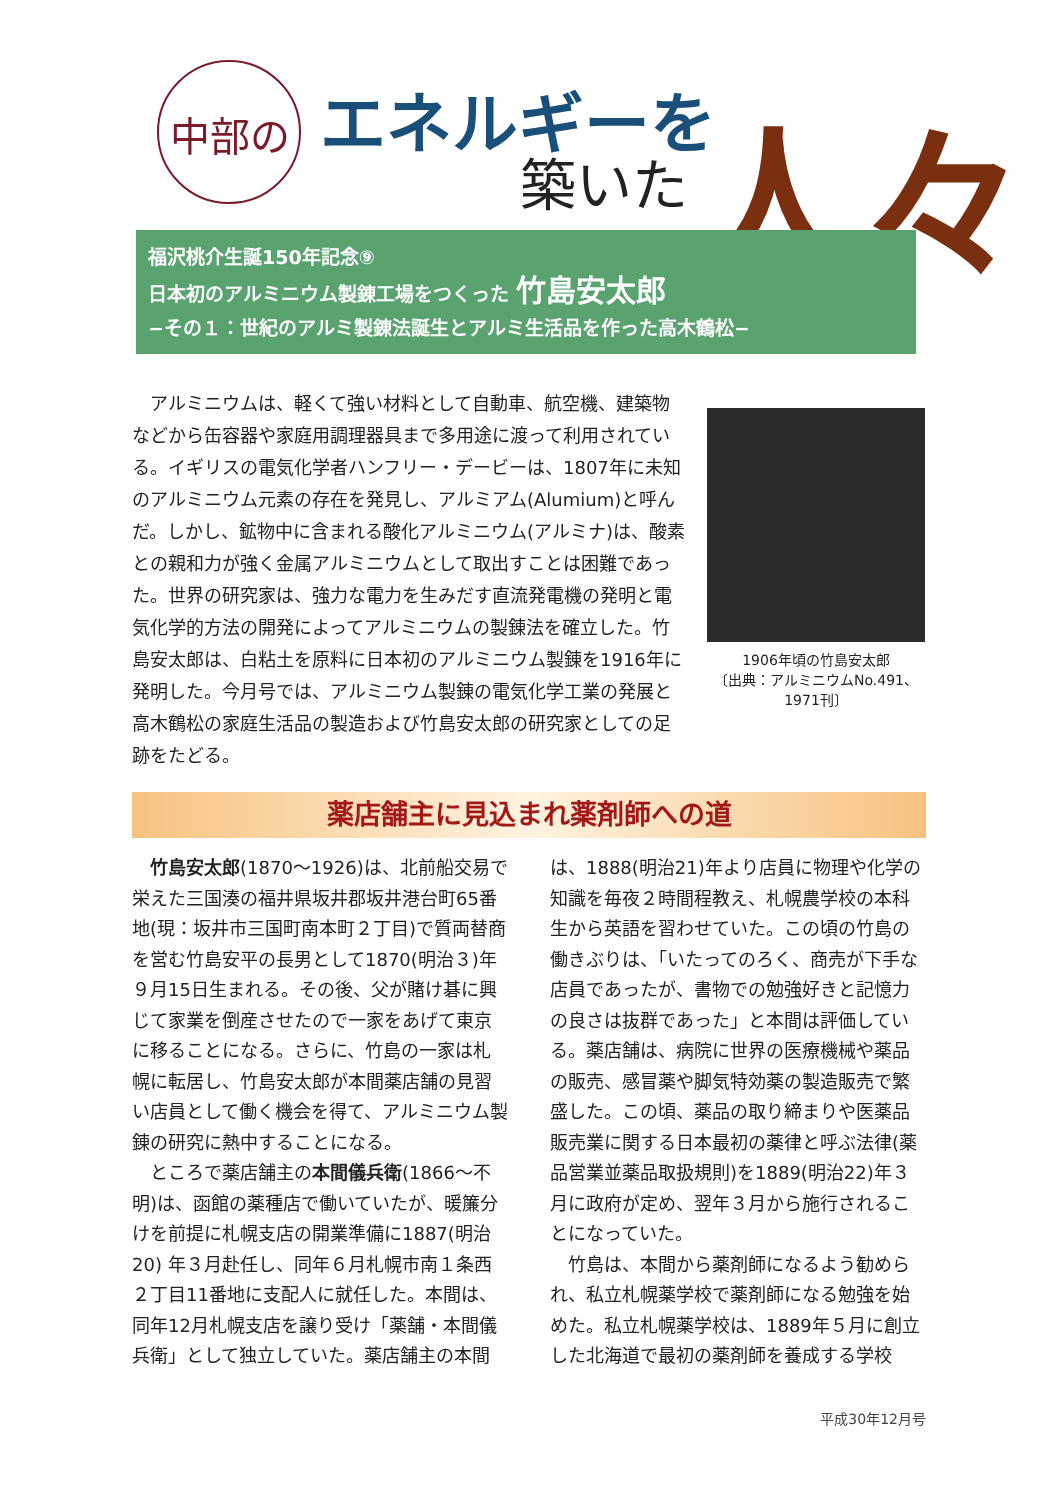中部の エネルギーを
築いた 人々
福沢桃介生誕150年記念⑨
日本初のアルミニウム製錬工場をつくった 竹島安太郎
−その１：世紀のアルミ製錬法誕生とアルミ生活品を作った高木鶴松−
アルミニウムは、軽くて強い材料として自動車、航空機、建築物などから缶容器や家庭用調理器具まで多用途に渡って利用されている。イギリスの電気化学者ハンフリー・デービーは、1807年に未知のアルミニウム元素の存在を発見し、アルミアム(Alumium)と呼んだ。しかし、鉱物中に含まれる酸化アルミニウム(アルミナ)は、酸素との親和力が強く金属アルミニウムとして取出すことは困難であった。世界の研究家は、強力な電力を生みだす直流発電機の発明と電気化学的方法の開発によってアルミニウムの製錬法を確立した。竹島安太郎は、白粘土を原料に日本初のアルミニウム製錬を1916年に発明した。今月号では、アルミニウム製錬の電気化学工業の発展と高木鶴松の家庭生活品の製造および竹島安太郎の研究家としての足跡をたどる。
1906年頃の竹島安太郎
〔出典：アルミニウムNo.491、1971刊〕
薬店舗主に見込まれ薬剤師への道
竹島安太郎(1870〜1926)は、北前船交易で栄えた三国湊の福井県坂井郡坂井港台町65番地(現：坂井市三国町南本町２丁目)で質両替商を営む竹島安平の長男として1870(明治３)年９月15日生まれる。その後、父が賭け碁に興じて家業を倒産させたので一家をあげて東京に移ることになる。さらに、竹島の一家は札幌に転居し、竹島安太郎が本間薬店舗の見習い店員として働く機会を得て、アルミニウム製錬の研究に熱中することになる。
ところで薬店舗主の本間儀兵衛(1866〜不明)は、函館の薬種店で働いていたが、暖簾分けを前提に札幌支店の開業準備に1887(明治20) 年３月赴任し、同年６月札幌市南１条西２丁目11番地に支配人に就任した。本間は、同年12月札幌支店を譲り受け「薬舗・本間儀兵衛」として独立していた。薬店舗主の本間は、1888(明治21)年より店員に物理や化学の知識を毎夜２時間程教え、札幌農学校の本科生から英語を習わせていた。この頃の竹島の働きぶりは、「いたってのろく、商売が下手な店員であったが、書物での勉強好きと記憶力の良さは抜群であった」と本間は評価している。薬店舗は、病院に世界の医療機械や薬品の販売、感冒薬や脚気特効薬の製造販売で繁盛した。この頃、薬品の取り締まりや医薬品販売業に関する日本最初の薬律と呼ぶ法律(薬品営業並薬品取扱規則)を1889(明治22)年３月に政府が定め、翌年３月から施行されることになっていた。
竹島は、本間から薬剤師になるよう勧められ、私立札幌薬学校で薬剤師になる勉強を始めた。私立札幌薬学校は、1889年５月に創立した北海道で最初の薬剤師を養成する学校
平成30年12月号